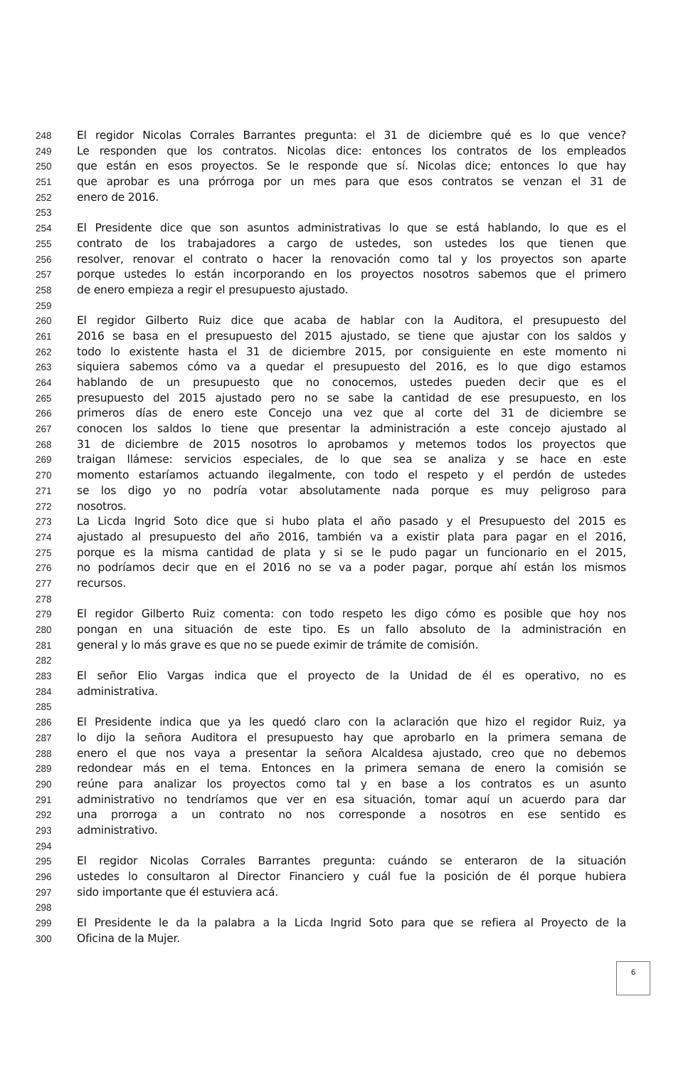248 El regidor Nicolas Corrales Barrantes pregunta: el 31 de diciembre qué es lo que vence?
249 Le responden que los contratos. Nicolas dice: entonces los contratos de los empleados
250 que están en esos proyectos. Se le responde que sí. Nicolas dice; entonces lo que hay
251 que aprobar es una prórroga por un mes para que esos contratos se venzan el 31 de
252 enero de 2016.
253
254 El Presidente dice que son asuntos administrativas lo que se está hablando, lo que es el
255 contrato de los trabajadores a cargo de ustedes, son ustedes los que tienen que
256 resolver, renovar el contrato o hacer la renovación como tal y los proyectos son aparte
257 porque ustedes lo están incorporando en los proyectos nosotros sabemos que el primero
258 de enero empieza a regir el presupuesto ajustado.
259
260 El regidor Gilberto Ruiz dice que acaba de hablar con la Auditora, el presupuesto del
261 2016 se basa en el presupuesto del 2015 ajustado, se tiene que ajustar con los saldos y
262 todo lo existente hasta el 31 de diciembre 2015, por consiguiente en este momento ni
263 siquiera sabemos cómo va a quedar el presupuesto del 2016, es lo que digo estamos
264 hablando de un presupuesto que no conocemos, ustedes pueden decir que es el
265 presupuesto del 2015 ajustado pero no se sabe la cantidad de ese presupuesto, en los
266 primeros días de enero este Concejo una vez que al corte del 31 de diciembre se
267 conocen los saldos lo tiene que presentar la administración a este concejo ajustado al
268 31 de diciembre de 2015 nosotros lo aprobamos y metemos todos los proyectos que
269 traigan llámese: servicios especiales, de lo que sea se analiza y se hace en este
270 momento estaríamos actuando ilegalmente, con todo el respeto y el perdón de ustedes
271 se los digo yo no podría votar absolutamente nada porque es muy peligroso para
272 nosotros.
273 La Licda Ingrid Soto dice que si hubo plata el año pasado y el Presupuesto del 2015 es
274 ajustado al presupuesto del año 2016, también va a existir plata para pagar en el 2016,
275 porque es la misma cantidad de plata y si se le pudo pagar un funcionario en el 2015,
276 no podríamos decir que en el 2016 no se va a poder pagar, porque ahí están los mismos
277 recursos.
278
279 El regidor Gilberto Ruiz comenta: con todo respeto les digo cómo es posible que hoy nos
280 pongan en una situación de este tipo. Es un fallo absoluto de la administración en
281 general y lo más grave es que no se puede eximir de trámite de comisión.
282
283 El señor Elio Vargas indica que el proyecto de la Unidad de él es operativo, no es
284 administrativa.
285
286 El Presidente indica que ya les quedó claro con la aclaración que hizo el regidor Ruiz, ya
287 lo dijo la señora Auditora el presupuesto hay que aprobarlo en la primera semana de
288 enero el que nos vaya a presentar la señora Alcaldesa ajustado, creo que no debemos
289 redondear más en el tema. Entonces en la primera semana de enero la comisión se
290 reúne para analizar los proyectos como tal y en base a los contratos es un asunto
291 administrativo no tendríamos que ver en esa situación, tomar aquí un acuerdo para dar
292 una prorroga a un contrato no nos corresponde a nosotros en ese sentido es
293 administrativo.
294
295 El regidor Nicolas Corrales Barrantes pregunta: cuándo se enteraron de la situación
296 ustedes lo consultaron al Director Financiero y cuál fue la posición de él porque hubiera
297 sido importante que él estuviera acá.
298
299 El Presidente le da la palabra a la Licda Ingrid Soto para que se refiera al Proyecto de la
300 Oficina de la Mujer.
6